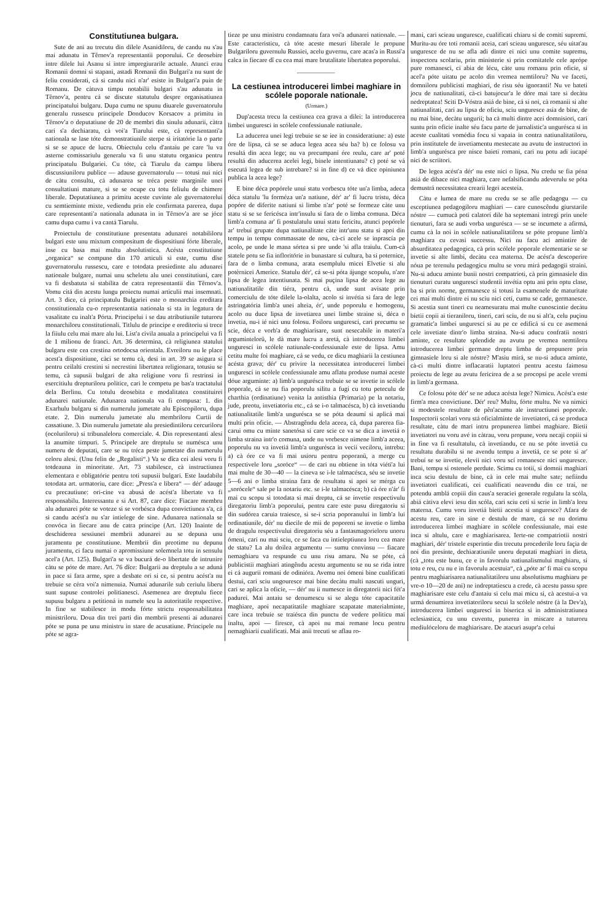Constitutiunea bulgara.
Sute de ani au trecutu din dilele Asanidiloru, de candu nu s'au mai adunatu in Tĕrnov'a representantii poporului. Ce deosebire intre dilele lui Asanu si intre impregiurarile actuale. Atunci erau Romanii domni si stapani, astadi Romanii din Bulgari'a nu sunt de feliu considerati, cá si candu nici n'ar' esiste in Bulgari'a puin de Romanu. De càtuva timpu notabilii bulgari s'au adunatu in Tĕrnov'a, pentru cá se discute statutulu despre organisatiunea principatului bulgaru. Dupa cumu ne spunu diuarele guvernatorulu generalu russescu principele Donducov Korsacov a primitu in Tĕrnov'a o deputatiune de 20 de membri din sinulu adunarii, càtra cari s'a dechiaratu, cà voi'a Tiarului este, cá representanti'a nationala se lase tóte demonstratiunile sterpe si iritatórie la o parte si se se apuce de lucru. Obiectulu celu d'antaiu pe care 'lu va asterne comissariulu generalu va fi unu statutu organicu pentru principatulu Bulgariei. Cu tóte, cà Tiarulu da campu liberu discussiuniloru publice — adause guvernatorulu — totusi nui nici de càtu consultu, cá adunarea se tréca peste marginile unei consultatiuni mature, si se se ocupe cu totu feliulu de chimere liberale. Deputatiunea a primitu aceste cuvinte ale guvernatorelui cu semtieminte mixte, vediendu prin ele confirmata parerea, dupa care representanti'a nationala adunata in in Tĕrnov'a are se jóce camu dupa cumu i va cantá Tiarulu.
Proiectulu de constitutiune presentatu adunarei notabililoru bulgari este unu mixtum compositum de dispositiuni fórte liberale, inse cu basa mai multu absolutistica. Acésta constitutiune „organica“ se compune din 170 articuli si este, cumu dîse guvernatorulu russescu, care e totodata presiedinte alu adunarei nationale bulgare, numai unu scheletu alu unei constitutiuni, care va fi desbatuta si stabilita de catra representantii din Tĕrnov'a. Vomu citá din acestu lungu proiectu numai articulii mai insemnati. Art. 3 dice, cà principatulu Bulgariei este o monarchia ereditara constitutionala cu-o representantia nationala si sta in legatura de vasalitate cu inalt'a Pórta. Principelui i se dau atributiunile tuturoru monarchiloru constitutionali. Titlulu de principe e ereditoriu si trece la fiiulu celu mai mare alu lui. List'a civila anuala a principelui va fi de 1 milionu de franci. Art. 36 determina, cà religiunea statului bulgaru este cea crestina ortodocsa orientala. Evreiloru nu le place acest'a dispositiune, càci se temu cà, desi in art. 39 se asigura si pentru ceilalti crestini si necrestini libertatea religionara, totusiu se temu, cà supusii bulgari de alta religiune voru fi restrinsi in esercitiulu drepturiloru politice, cari le competu pe bas'a tractatului dela Berlinu. Cu totulu deosebita e modalitatea constituirei adunarei natiunale. Adunarea nationala va fi compusa: 1. din Exarhulu bulgaru si din numerulu jumetate alu Episcopiloru, dupa etate. 2. Din numerulu jumetate alu membriloru Curtii de cassatiune. 3. Din numerulu jumetate alu presiedintiloru cercuriloru (ocoluriloru) si tribunaleloru comerciale. 4. Din representanti alesi la anumite timpuri. 5. Principele are dreptulu se numésca unu numeru de deputati, care se nu tréca peste jumetate din numerulu celoru alesi. (Unu felin de „Regalisti“.) Va se dîca cei alesi voru fi totdeauna in minoritate. Art. 73 stabilesce, cà instructiunea elementara e obligatórie pentru toti supusii bulgari. Este laudabilu totodata art. urmatoriu, care dice: „Press'a e libera“ — dér' adauge cu precautiune: ori-cine va abusá de acést'a libertate va fi responsabilu. Interessantu e si Art. 87, care dice: Fiacare membru alu adunarei póte se voteze si se vorbésca dupa convictiunea s'a, cá si candu acést'a nu s'ar intielege de sine. Adunarea nationala se convóca in fiecare anu de catra principe (Art. 120) Inainte de deschiderea sessiunei membrii adunarei au se depuna unu juramentu pe constitutiune. Membrii din preotime nu depunu juramentu, ci facu numai o apromissiune solemnela totu in sensulu acel'a (Art. 125). Bulgari'a se va bucurá de-o libertate de intrunire càtu se póte de mare. Art. 76 dîce: Bulgarii au dreptulu a se aduná in pace si fara arme, spre a desbate ori si ce, si pentru acést'a nu trebuie se céra voi'a nimenuia. Numai adunarile sub ceriulu liberu sunt supuse controlei politianesci. Asemenea are dreptulu fiece supusu bulgaru a petitioná in numele seu la autoritatile respective. In fine se stabilesce in modu fórte strictu responsabilitatea ministriloru. Doua din trei parti din membrii presenti ai adunarei póte se puna pe unu ministru in stare de acusatiune. Principele nu póte se agra-
tieze pe unu ministru condamnatu fara voi'a adunarei nationale. — Este caracteristicu, cà tóte aceste mesuri liberale le propune Bulgariloru guvernulu Russiei, acelu guvernu, care acas'a in Russi'a calca in fiecare dî cu cea mai mare brutalitate libertatea poporului.
La cestiunea introducerei limbei maghiare in scólele poporale nationale.
(Urmare.)
Dup'acesta trecu la cestiunea cea grava a dilei: la introducerea limbei unguresci in scólele confessiunale natiunale.
La aducerea unei legi trebuie se se iee in consideratiune: a) este óre de lipsa, cá se se aduca legea acea séu ba? b) ce folosu va resultá din acea lege; nu va precumpaní óre reulu, care ar' poté resultá din aducerea acelei legi, binele intentiunatu? c) poté se vá esecutá legea de sub intrebare? si in fine d) ce vá dice opiniunea publica la acea lege?
E bine déca popórele unui statu vorbescu tóte un'a limba, adeca déca statulu 'lu forméza un'a natiune, dér' ar' fi lucru tristu, déca popóre de diferite natiuni si limbe n'ar' poté se formeze càte unu statu si se se fericésca intr'insulu si fara de o limba comuna. Déca limb'a comuna ar' fi postulatulu unui statu fericitu, atunci popórele ar' trebuí grupate dupa natiunalitate càte intr'unu statu si apoi din tempu in tempu commassate de nou, cà-ci acele se inprascía pe acolo, pe unde le mana sórtea si pre unde 'si afla traiulu. Cum-cà statele potu se fia infloritórie in bunastare si cultura, ba si poternice, fara de o limba comuna, arata esemplulu micei Elvetie si alu potèrnicei Americe. Statulu dér', cá se-si póta ájunge scopulu, n'are lipsa de legea intentiunata. Si mai puçina lipsa de acea lege au natiunalitatile din tiéra, pentru cà, unde sunt avisate prin comerciulu de tóte dilele la-olalta, acolo si invétia si fara de lege astringatória limb'a unei alteia, ér', unde poporulu e homogenu, acolo nu duce lipsa de invetiarea unei limbe straine si, déca o invetia, nu-i ié nici unu folosu. Foiloru ungurescí, cari precumu se scie, déca e vorb'a de maghiarisare, sunt nesecabile in materi'a argumintelorū, le dà mare lucru a aretá, cà introducerea limbei ungurescí in scólele natiunale-confessiunale este de lipsa. Amu cetitu multe foi maghiare, cá se vedu, ce dicu maghiarii la cestiunea acésta grava; dér' cu privire la necessitatea introducerei limbei ungurescí in scólele confessiunale amu aflatu produse numai aceste dóue argumínte: a) limb'a unguréscа trebuie se se invetie in scólele poporale, cá se nu fia poporulu silitu a fugí cu totu peteculu de charthia (ordinatiune) venita la antisthia (Primaria) pe la notariu, jude, preotu, invetiatoriu etc., cá se i-o talmacésca, b) cà invetiandu natiunalitatile limb'a ungurésca se se póta deaumí si aplicá mai multi prin oficie. — Abstragêndu dela aceea, cà, dupa parerea fia-carui omu cu minte sanetósa si care scie ce va se dica a invetiá o limba straina intr'o comuna, unde nu vorbesce nimene limb'a aceea, poporulu nu va invetiá limb'a ungurésca in vecii veciloru, intrebu: a) cà óre ce va fi mai usioru pentru poporanū, a merge cu respectivele loru „soróce“ — de cari nu obtiene in tóta viéti'a lui mai multe de 30—40 — la cineva se i-le talmacésca, séu se invetie 5—6 ani o limba straina fara de resultatu si apoi se mérga cu „sorócele“ sale pe la notariu etc. se i-le talmacésca; b) cà óre n'ár' fi mai cu scopu si totodata si mai dreptu, cá se invetie respectivulu diregatoriu limb'a poporului, pentru care este pusu diregatoriu si din sudórea caruia traiesce, si se-i scria poporanului in limb'a lui ordinatiunile, dér' nu diecile de mii de poporeni se invetie o limba de dragulu respectivului diregatoriu séu a fantasmagorieloru unoru ómeni, cari nu mai sciu, ce se faca cu intieleptiunea loru cea mare de statu? La alu doilea argumentu — sumu convinsu — fiacare nemaghiaru va respunde cu unu risu amaru. Nu se póte, cá publicistii maghiari atingêndu acestu argumentu se nu se rida intre ei cá augurii romani de odinióra. Avemu noi ómeni bine cualificati destui, cari sciu ungouresce mai bine decàtu multi nascuti unguri, cari se aplica la oficie, — dér' nu ii numesce in diregatorii nici fét'a padurei. Mai antaiu se denumescu si se alegu tóte capacitatile maghiare, apoi necapatitatile maghiare scapatate materialminte, care inca trebuie se traiésca din punctu de vedere politicu mai inaltu, apoi — firesce, cà apoi nu mai remane locu pentru nemaghiarii cualificati. Mai anii trecuti se aflau ro-
mani, cari scieau unguresce, cualificati chiaru si de comiti supremi. Muritu-au óre toti romanii aceia, cari scieau unguresce, séu uitat'au unguresce de nu se afla adi dintre ei nici unu comite supremu, inspectoru scolariu, prin ministerie si prin comitatele cele aprópe pure romanesci, ci abia de lécu, càte unu romanu prin oficie, si acel'a póte uitatu pe acolo din vremea nemtiloru? Nu ve faceti, domniloru publicisti maghiari, de risu séu ignoranti! Nu ve bateti jocu de natiunalitati, cà-ci batujocur'a le dóre mai tare si decàtu nedreptatea! Sciti D-Vóstra asiá de bine, cá si noi, cà romanii si alte natiunalitati, cari au lipsa de oficiu, sciu unguresce asia de bine, de nu mai bine, decàtu ungurii; ba cà multi dintre acei domnisiori, cari suntu prin oficie inalte séu facu parte de jurnalistic'a ungurésca si in aceste cualitati vomédia focu si vapaia in contra natiunalitatiloru, prin institutele de invetiamentu mestecate au avutu de instructori in limb'a ungurésca pre nisce baieti romani, cari nu potu adi iucapé nici de scriitori.
De legea acést'a dér' nu este nici o lipsa. Nu credu se fia péna asiá de dibace nici maghiara, care nefalsificandu adeverulu se póta demustrá necessitatea crearii legei acesteia.
Càtu e lumea de mare nu credu se se afle pedagogu — cu esceptiunea pedagogiloru maghiari — care cunoscêndu giurstarile nóstre — cumucà poti calatorí dile ba septemani intregi prin unele tienuturi, fara se audi vorba ungurésca — se se incumete a afirmá, cumu cà la noi in scólele natiunalitatiloru se póte propune limb'a maghiara cu cevasi successu. Nici nu facu aci amintire de absurditatea pedagogica, cà prin scólele poporale elementarie se se invetie si alte limbi, decàtu cea materna. De acést'a descoperire nóua pe terenulu pedagogicu multu se voru mirá pedagogii straini. Nu-si aducu aminte bunii nostri compatrioti, cà prin gimnasiele din tienuturi curatu ungurescí studentii invétia optu ani prin optu clase, ba si prin norme, germanesce si totusi la esamenele de maturitate cei mai multi dintre ei nu sciu nici cetí, cumu se cade, germanesce. Si acestia sunt tineri cu neamesuratu mai multe cunoscintie decàtu bietii copii ai tieraniloru, tineri, cari sciu, de nu si alt'a, celu puçinu gramatic'a limbei ungurescí si au pe ce edificá si cu ce asemená cele invetiate dintr'o limba straina. Nu-si aducu confratii nostri aminte, ce resultate splendide au avutu pe vremea nemtiloru introducerea limbei germane dreptu limba de propunere prin gimnasiele loru si ale nóstre? M'asiu mirá, se nu-si aduca aminte, cà-ci multi dintre inflacaratii luptatori pentru acestu faimosu proiectu de lege au avutu fericirea de a se procopsí pe acele vremi in limb'a germana.
Ce folosu póte dér' se ne aduca acésta lege? Nimicu. Acést'a este firm'a mea convictiune. Dér' reu? Multu, fórte multu. Ne va nimici si modestele resultate de pên'acumu ale instructiunei poporale. Inspectorii scolari voru stá oficialminte de invetiatori, cá se produca resultate, càtu de mari intru propunerea limbei maghiare. Bietii invetiatori nu voru avé in càtrau, voru propune, voru necaji copiii si in fine va fi resultatulu, cà invetiandu, ce nu se póte invetiá cu resultatu durabilu si ne avendu tempu a invetiá, ce se pote si ar' trebuí se se invetie, elevii nici voru scí romanesce nici unguresce. Bani, tempu si ostenele perdute. Scimu cu totii, si domnii maghiari inca sciu destulu de bine, cà in cele mai multe sate; nefiindu invetiatori cualificati, cei cualificati neavendu din ce traí, ne potendu amblá copiii din caus'a seraciei generale regulatu la scóla, abiá càtiva elevi iesu din scóla, cari sciu cetí si scrie in limb'a loru materna. Cumu voru invetiá bietii acestia si unguresce? Afara de acestu reu, care in sine e destulu de mare, cá se nu dorimu introducerea limbei maghiare in scólele confessiunale, mai este inca si altulu, care e maghiarisarea. Ierte-ne compatriotii nostri maghiari, dér' tristele esperintie din trecutu procederile loru façia de noi din presinte, dechiaratiunile unoru deputati maghiari in dieta, (cà „totu este bunu, ce e in favorulu natiunalismului maghiaru, si totu e reu, cu nu e in favorulu acestuia“, cà „póte ar' fi mai cu scopu pentru maghiarisarea natiunalitatiloru unu absolutismu maghiaru pe vre-o 10—20 de ani) ne indreptatiescu a crede, cà acestu passu spre maghiarisare este celu d'antaiu si celu mai micu si, cà acestui-a va urmá denumirea invetiatoriloru secui la scólele nóstre (à la Dev'a), introducerea limbei ungurescí in biserica si in administratiunea eclesiastica, cu unu cuventu, punerea in miscare a tuturoru mediulóceloru de maghiarisare. De atacuri asupr'a celui